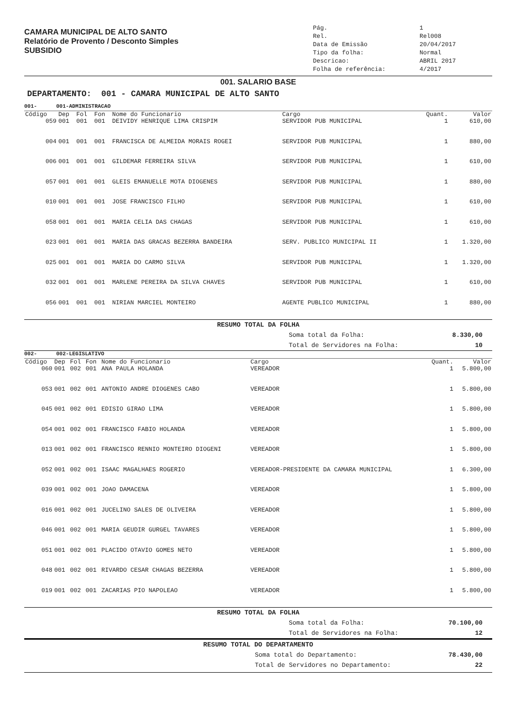CAMARA MUNICIPAL DE ALTO SANTO
Relatório de Provento / Desconto Simples
SUBSIDIO
Pág. 1 Rel. Rel008 Data de Emissão 20/04/2017 Tipo da folha: Normal Descricao: ABRIL 2017 Folha de referência: 4/2017
001. SALARIO BASE
DEPARTAMENTO: 001 - CAMARA MUNICIPAL DE ALTO SANTO
001- 001-ADMINISTRACAO
| Código | Dep | Fol | Fon | Nome do Funcionario | Cargo | Quant. | Valor |
| --- | --- | --- | --- | --- | --- | --- | --- |
| 059 | 001 | 001 | 001 | DEIVIDY HENRIQUE LIMA CRISPIM | SERVIDOR PUB MUNICIPAL | 1 | 610,00 |
| 004 | 001 | 001 | 001 | FRANCISCA DE ALMEIDA MORAIS ROGEI | SERVIDOR PUB MUNICIPAL | 1 | 880,00 |
| 006 | 001 | 001 | 001 | GILDEMAR FERREIRA SILVA | SERVIDOR PUB MUNICIPAL | 1 | 610,00 |
| 057 | 001 | 001 | 001 | GLEIS EMANUELLE MOTA DIOGENES | SERVIDOR PUB MUNICIPAL | 1 | 880,00 |
| 010 | 001 | 001 | 001 | JOSE FRANCISCO FILHO | SERVIDOR PUB MUNICIPAL | 1 | 610,00 |
| 058 | 001 | 001 | 001 | MARIA CELIA DAS CHAGAS | SERVIDOR PUB MUNICIPAL | 1 | 610,00 |
| 023 | 001 | 001 | 001 | MARIA DAS GRACAS BEZERRA BANDEIRA | SERV. PUBLICO MUNICIPAL II | 1 | 1.320,00 |
| 025 | 001 | 001 | 001 | MARIA DO CARMO SILVA | SERVIDOR PUB MUNICIPAL | 1 | 1.320,00 |
| 032 | 001 | 001 | 001 | MARLENE PEREIRA DA SILVA CHAVES | SERVIDOR PUB MUNICIPAL | 1 | 610,00 |
| 056 | 001 | 001 | 001 | NIRIAN MARCIEL MONTEIRO | AGENTE PUBLICO MUNICIPAL | 1 | 880,00 |
RESUMO TOTAL DA FOLHA
Soma total da Folha: 8.330,00 Total de Servidores na Folha: 10
002- 002-LEGISLATIVO
| Código | Dep | Fol | Fon | Nome do Funcionario | Cargo | Quant. | Valor |
| --- | --- | --- | --- | --- | --- | --- | --- |
| 060 | 001 | 002 | 001 | ANA PAULA HOLANDA | VEREADOR | 1 | 5.800,00 |
| 053 | 001 | 002 | 001 | ANTONIO ANDRE DIOGENES CABO | VEREADOR | 1 | 5.800,00 |
| 045 | 001 | 002 | 001 | EDISIO GIRAO LIMA | VEREADOR | 1 | 5.800,00 |
| 054 | 001 | 002 | 001 | FRANCISCO FABIO HOLANDA | VEREADOR | 1 | 5.800,00 |
| 013 | 001 | 002 | 001 | FRANCISCO RENNIO MONTEIRO DIOGENI | VEREADOR | 1 | 5.800,00 |
| 052 | 001 | 002 | 001 | ISAAC MAGALHAES ROGERIO | VEREADOR-PRESIDENTE DA CAMARA MUNICIPAL | 1 | 6.300,00 |
| 039 | 001 | 002 | 001 | JOAO DAMACENA | VEREADOR | 1 | 5.800,00 |
| 016 | 001 | 002 | 001 | JUCELINO SALES DE OLIVEIRA | VEREADOR | 1 | 5.800,00 |
| 046 | 001 | 002 | 001 | MARIA GEUDIR GURGEL TAVARES | VEREADOR | 1 | 5.800,00 |
| 051 | 001 | 002 | 001 | PLACIDO OTAVIO GOMES NETO | VEREADOR | 1 | 5.800,00 |
| 048 | 001 | 002 | 001 | RIVARDO CESAR CHAGAS BEZERRA | VEREADOR | 1 | 5.800,00 |
| 019 | 001 | 002 | 001 | ZACARIAS PIO NAPOLEAO | VEREADOR | 1 | 5.800,00 |
RESUMO TOTAL DA FOLHA
Soma total da Folha: 70.100,00 Total de Servidores na Folha: 12
RESUMO TOTAL DO DEPARTAMENTO
Soma total do Departamento: 78.430,00 Total de Servidores no Departamento: 22